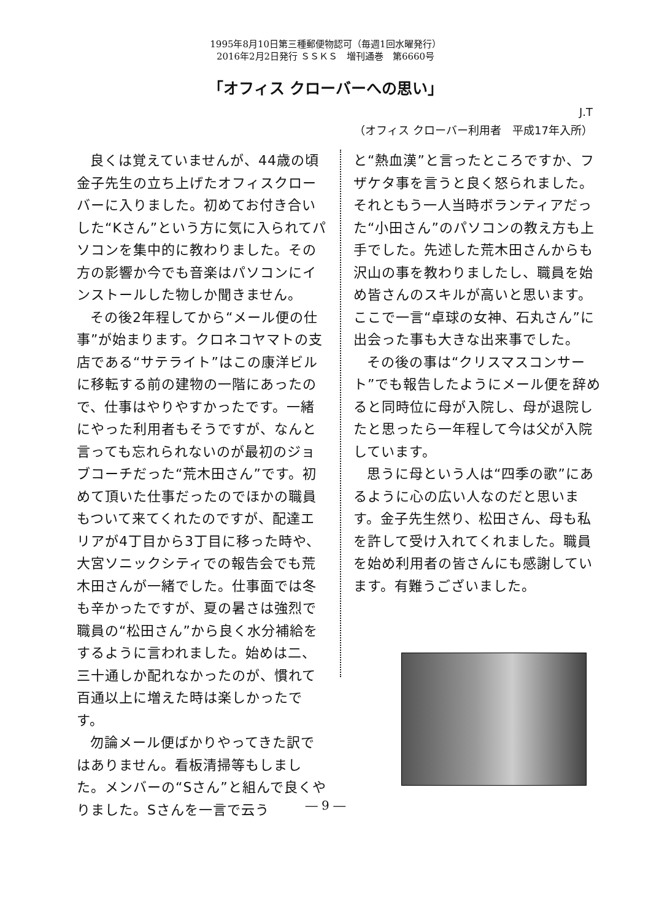1995年8月10日第三種郵便物認可（毎週1回水曜発行）
2016年2月2日発行 ＳＳＫＳ　増刊通巻　第6660号
「オフィス クローバーへの思い」
J.T
（オフィス クローバー利用者　平成17年入所）
良くは覚えていませんが、44歳の頃金子先生の立ち上げたオフィスクローバーに入りました。初めてお付き合いした“Kさん”という方に気に入られてパソコンを集中的に教わりました。その方の影響か今でも音楽はパソコンにインストールした物しか聞きません。
その後2年程してから“メール便の仕事”が始まります。クロネコヤマトの支店である“サテライト”はこの康洋ビルに移転する前の建物の一階にあったので、仕事はやりやすかったです。一緒にやった利用者もそうですが、なんと言っても忘れられないのが最初のジョブコーチだった“荒木田さん”です。初めて頂いた仕事だったのでほかの職員もついて来てくれたのですが、配達エリアが4丁目から3丁目に移った時や、大宮ソニックシティでの報告会でも荒木田さんが一緒でした。仕事面では冬も辛かったですが、夏の暑さは強烈で職員の“松田さん”から良く水分補給をするように言われました。始めは二、三十通しか配れなかったのが、慣れて百通以上に増えた時は楽しかったです。
勿論メール便ばかりやってきた訳ではありません。看板清掃等もしました。メンバーの“Sさん”と組んで良くやりました。Sさんを一言で云う
と“熱血漢”と言ったところですか、フザケタ事を言うと良く怒られました。それともう一人当時ボランティアだった“小田さん”のパソコンの教え方も上手でした。先述した荒木田さんからも沢山の事を教わりましたし、職員を始め皆さんのスキルが高いと思います。ここで一言“卓球の女神、石丸さん”に出会った事も大きな出来事でした。
その後の事は“クリスマスコンサート”でも報告したようにメール便を辞めると同時位に母が入院し、母が退院したと思ったら一年程して今は父が入院しています。
思うに母という人は“四季の歌”にあるように心の広い人なのだと思います。金子先生然り、松田さん、母も私を許して受け入れてくれました。職員を始め利用者の皆さんにも感謝しています。有難うございました。
― 9 ―